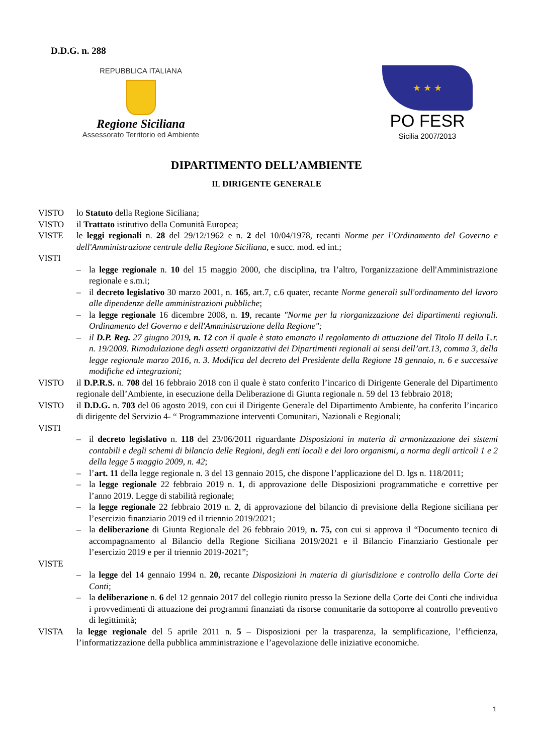D.D.G. n. 288
REPUBBLICA ITALIANA
Regione Siciliana
Assessorato Territorio ed Ambiente
★ ★ ★
PO FESR
Sicilia 2007/2013
DIPARTIMENTO DELL’AMBIENTE
IL DIRIGENTE GENERALE
VISTO lo Statuto della Regione Siciliana;
VISTO il Trattato istitutivo della Comunità Europea;
VISTE le leggi regionali n. 28 del 29/12/1962 e n. 2 del 10/04/1978, recanti Norme per l’Ordinamento del Governo e dell'Amministrazione centrale della Regione Siciliana, e succ. mod. ed int.;
VISTI
– la legge regionale n. 10 del 15 maggio 2000, che disciplina, tra l’altro, l'organizzazione dell'Amministrazione regionale e s.m.i;
– il decreto legislativo 30 marzo 2001, n. 165, art.7, c.6 quater, recante Norme generali sull'ordinamento del lavoro alle dipendenze delle amministrazioni pubbliche;
– la legge regionale 16 dicembre 2008, n. 19, recante "Norme per la riorganizzazione dei dipartimenti regionali. Ordinamento del Governo e dell'Amministrazione della Regione";
– il D.P. Reg. 27 giugno 2019, n. 12 con il quale è stato emanato il regolamento di attuazione del Titolo II della L.r. n. 19/2008. Rimodulazione degli assetti organizzativi dei Dipartimenti regionali ai sensi dell’art.13, comma 3, della legge regionale marzo 2016, n. 3. Modifica del decreto del Presidente della Regione 18 gennaio, n. 6 e successive modifiche ed integrazioni;
VISTO il D.P.R.S. n. 708 del 16 febbraio 2018 con il quale è stato conferito l’incarico di Dirigente Generale del Dipartimento regionale dell’Ambiente, in esecuzione della Deliberazione di Giunta regionale n. 59 del 13 febbraio 2018;
VISTO il D.D.G. n. 703 del 06 agosto 2019, con cui il Dirigente Generale del Dipartimento Ambiente, ha conferito l’incarico di dirigente del Servizio 4- “ Programmazione interventi Comunitari, Nazionali e Regionali;
VISTI
– il decreto legislativo n. 118 del 23/06/2011 riguardante Disposizioni in materia di armonizzazione dei sistemi contabili e degli schemi di bilancio delle Regioni, degli enti locali e dei loro organismi, a norma degli articoli 1 e 2 della legge 5 maggio 2009, n. 42;
– l’art. 11 della legge regionale n. 3 del 13 gennaio 2015, che dispone l’applicazione del D. lgs n. 118/2011;
– la legge regionale 22 febbraio 2019 n. 1, di approvazione delle Disposizioni programmatiche e correttive per l’anno 2019. Legge di stabilità regionale;
– la legge regionale 22 febbraio 2019 n. 2, di approvazione del bilancio di previsione della Regione siciliana per l’esercizio finanziario 2019 ed il triennio 2019/2021;
– la deliberazione di Giunta Regionale del 26 febbraio 2019, n. 75, con cui si approva il “Documento tecnico di accompagnamento al Bilancio della Regione Siciliana 2019/2021 e il Bilancio Finanziario Gestionale per l’esercizio 2019 e per il triennio 2019-2021”;
VISTE
– la legge del 14 gennaio 1994 n. 20, recante Disposizioni in materia di giurisdizione e controllo della Corte dei Conti;
– la deliberazione n. 6 del 12 gennaio 2017 del collegio riunito presso la Sezione della Corte dei Conti che individua i provvedimenti di attuazione dei programmi finanziati da risorse comunitarie da sottoporre al controllo preventivo di legittimità;
VISTA la legge regionale del 5 aprile 2011 n. 5 – Disposizioni per la trasparenza, la semplificazione, l’efficienza, l’informatizzazione della pubblica amministrazione e l’agevolazione delle iniziative economiche.
1